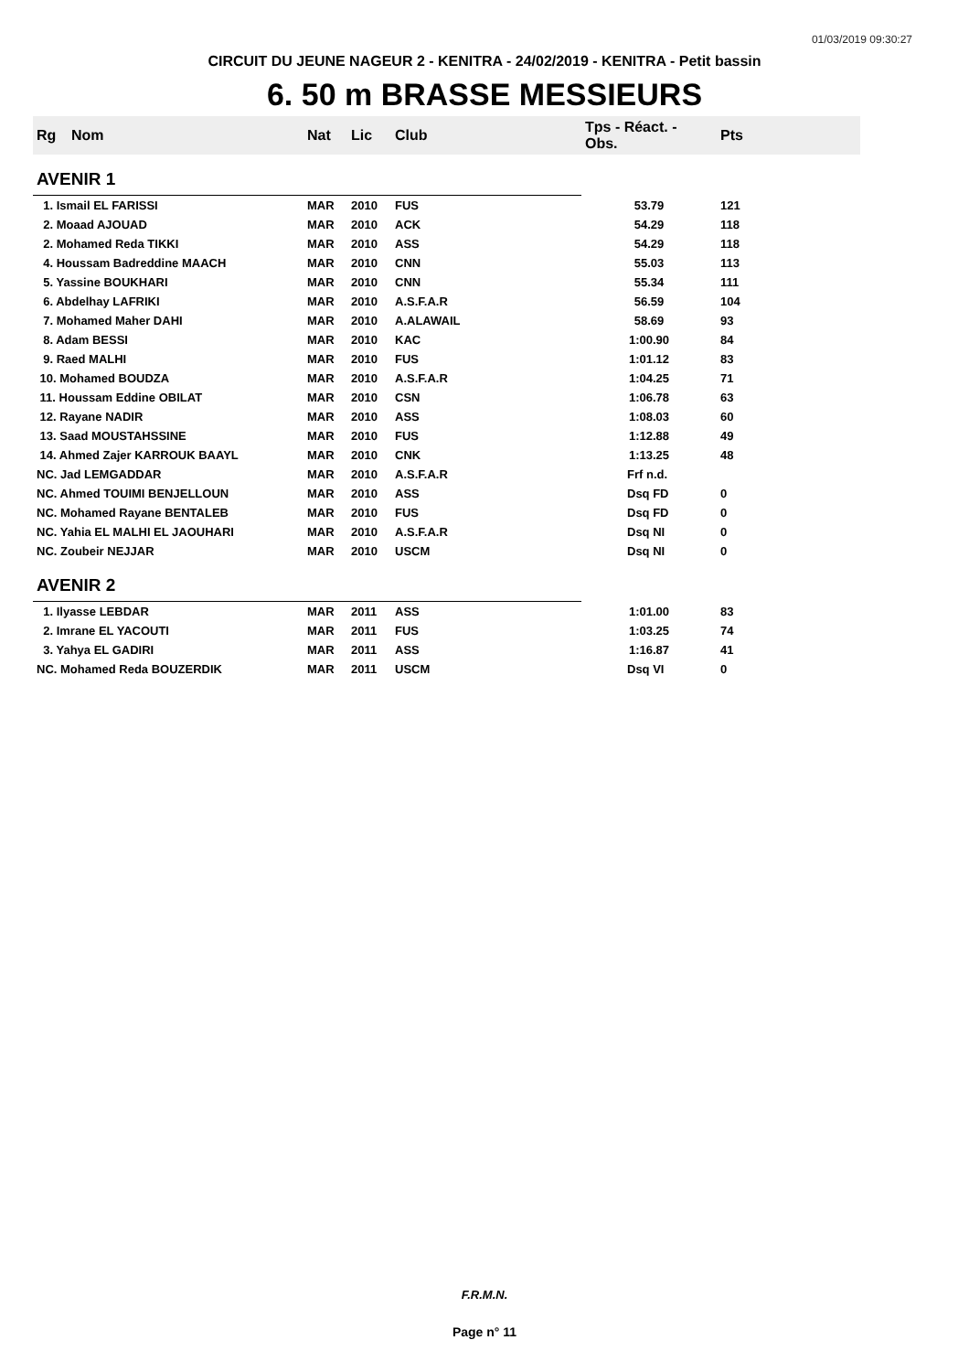01/03/2019 09:30:27
CIRCUIT DU JEUNE NAGEUR 2 - KENITRA - 24/02/2019 - KENITRA - Petit bassin
6. 50 m BRASSE MESSIEURS
| Rg | Nom | Nat | Lic | Club | Tps - Réact. - Obs. | Pts |
| --- | --- | --- | --- | --- | --- | --- |
| AVENIR 1 | | | | | | |
| 1. Ismail EL FARISSI | | MAR | 2010 | FUS | 53.79 | 121 |
| 2. Moaad AJOUAD | | MAR | 2010 | ACK | 54.29 | 118 |
| 2. Mohamed Reda TIKKI | | MAR | 2010 | ASS | 54.29 | 118 |
| 4. Houssam Badreddine MAACH | | MAR | 2010 | CNN | 55.03 | 113 |
| 5. Yassine BOUKHARI | | MAR | 2010 | CNN | 55.34 | 111 |
| 6. Abdelhay LAFRIKI | | MAR | 2010 | A.S.F.A.R | 56.59 | 104 |
| 7. Mohamed Maher DAHI | | MAR | 2010 | A.ALAWAIL | 58.69 | 93 |
| 8. Adam BESSI | | MAR | 2010 | KAC | 1:00.90 | 84 |
| 9. Raed MALHI | | MAR | 2010 | FUS | 1:01.12 | 83 |
| 10. Mohamed BOUDZA | | MAR | 2010 | A.S.F.A.R | 1:04.25 | 71 |
| 11. Houssam Eddine OBILAT | | MAR | 2010 | CSN | 1:06.78 | 63 |
| 12. Rayane NADIR | | MAR | 2010 | ASS | 1:08.03 | 60 |
| 13. Saad MOUSTAHSSINE | | MAR | 2010 | FUS | 1:12.88 | 49 |
| 14. Ahmed Zajer KARROUK BAAYL | | MAR | 2010 | CNK | 1:13.25 | 48 |
| NC. Jad LEMGADDAR | | MAR | 2010 | A.S.F.A.R | Frf n.d. | |
| NC. Ahmed TOUIMI BENJELLOUN | | MAR | 2010 | ASS | Dsq FD | 0 |
| NC. Mohamed Rayane BENTALEB | | MAR | 2010 | FUS | Dsq FD | 0 |
| NC. Yahia EL MALHI EL JAOUHARI | | MAR | 2010 | A.S.F.A.R | Dsq NI | 0 |
| NC. Zoubeir NEJJAR | | MAR | 2010 | USCM | Dsq NI | 0 |
| AVENIR 2 | | | | | | |
| 1. Ilyasse LEBDAR | | MAR | 2011 | ASS | 1:01.00 | 83 |
| 2. Imrane EL YACOUTI | | MAR | 2011 | FUS | 1:03.25 | 74 |
| 3. Yahya EL GADIRI | | MAR | 2011 | ASS | 1:16.87 | 41 |
| NC. Mohamed Reda BOUZERDIK | | MAR | 2011 | USCM | Dsq VI | 0 |
F.R.M.N.
Page n° 11